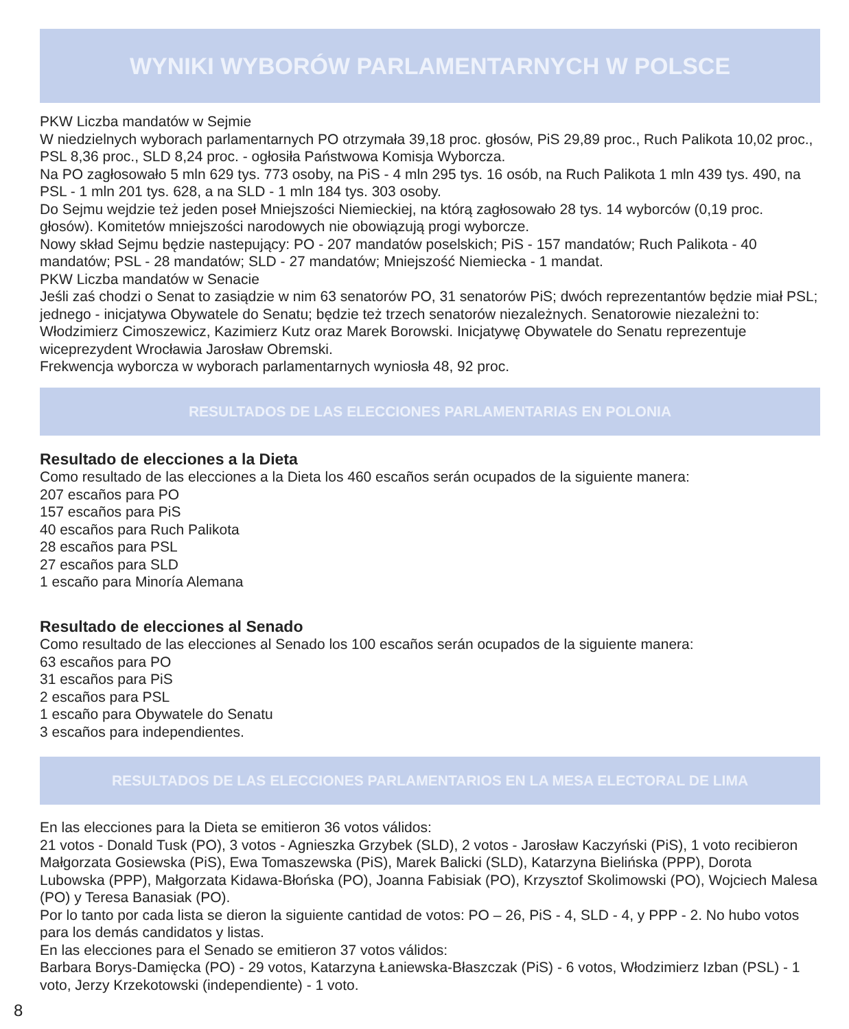WYNIKI WYBORÓW PARLAMENTARNYCH W POLSCE
PKW Liczba mandatów w Sejmie
W niedzielnych wyborach parlamentarnych PO otrzymała 39,18 proc. głosów, PiS 29,89 proc., Ruch Palikota 10,02 proc., PSL 8,36 proc., SLD 8,24 proc. - ogłosiła Państwowa Komisja Wyborcza.
Na PO zagłosowało 5 mln 629 tys. 773 osoby, na PiS - 4 mln 295 tys. 16 osób, na Ruch Palikota 1 mln 439 tys. 490, na PSL - 1 mln 201 tys. 628, a na SLD - 1 mln 184 tys. 303 osoby.
Do Sejmu wejdzie też jeden poseł Mniejszości Niemieckiej, na którą zagłosowało 28 tys. 14 wyborców (0,19 proc. głosów). Komitetów mniejszości narodowych nie obowiązują progi wyborcze.
Nowy skład Sejmu będzie nastepujący: PO - 207 mandatów poselskich; PiS - 157 mandatów; Ruch Palikota - 40 mandatów; PSL - 28 mandatów; SLD - 27 mandatów; Mniejszość Niemiecka - 1 mandat.
PKW Liczba mandatów w Senacie
Jeśli zaś chodzi o Senat to zasiądzie w nim 63 senatorów PO, 31 senatorów PiS; dwóch reprezentantów będzie miał PSL; jednego - inicjatywa Obywatele do Senatu; będzie też trzech senatorów niezależnych. Senatorowie niezależni to: Włodzimierz Cimoszewicz, Kazimierz Kutz oraz Marek Borowski. Inicjatywę Obywatele do Senatu reprezentuje wiceprezydent Wrocławia Jarosław Obremski.
Frekwencja wyborcza w wyborach parlamentarnych wyniosła 48, 92 proc.
RESULTADOS DE LAS ELECCIONES PARLAMENTARIAS EN POLONIA
Resultado de elecciones a la Dieta
Como resultado de las elecciones a la Dieta los 460 escaños serán ocupados de la siguiente manera:
207 escaños para PO
157 escaños para PiS
40 escaños para Ruch Palikota
28 escaños para PSL
27 escaños para SLD
1 escaño para Minoría Alemana
Resultado de elecciones al Senado
Como resultado de las elecciones al Senado los 100 escaños serán ocupados de la siguiente manera:
63 escaños para PO
31 escaños para PiS
2 escaños para PSL
1 escaño para Obywatele do Senatu
3 escaños para independientes.
RESULTADOS DE LAS ELECCIONES PARLAMENTARIOS EN LA MESA ELECTORAL DE LIMA
En las elecciones para la Dieta se emitieron 36 votos válidos:
21 votos - Donald Tusk (PO), 3 votos - Agnieszka Grzybek (SLD), 2 votos - Jarosław Kaczyński (PiS), 1 voto recibieron Małgorzata Gosiewska (PiS), Ewa Tomaszewska (PiS), Marek Balicki (SLD), Katarzyna Bielińska (PPP), Dorota Lubowska (PPP), Małgorzata Kidawa-Błońska (PO), Joanna Fabisiak (PO), Krzysztof Skolimowski (PO), Wojciech Malesa (PO) y Teresa Banasiak (PO).
Por lo tanto por cada lista se dieron la siguiente cantidad de votos: PO – 26, PiS - 4, SLD - 4, y PPP - 2. No hubo votos para los demás candidatos y listas.
En las elecciones para el Senado se emitieron 37 votos válidos:
Barbara Borys-Damięcka (PO) - 29 votos, Katarzyna Łaniewska-Błaszczak (PiS) - 6 votos, Włodzimierz Izban (PSL) - 1 voto, Jerzy Krzekotowski (independiente) - 1 voto.
8